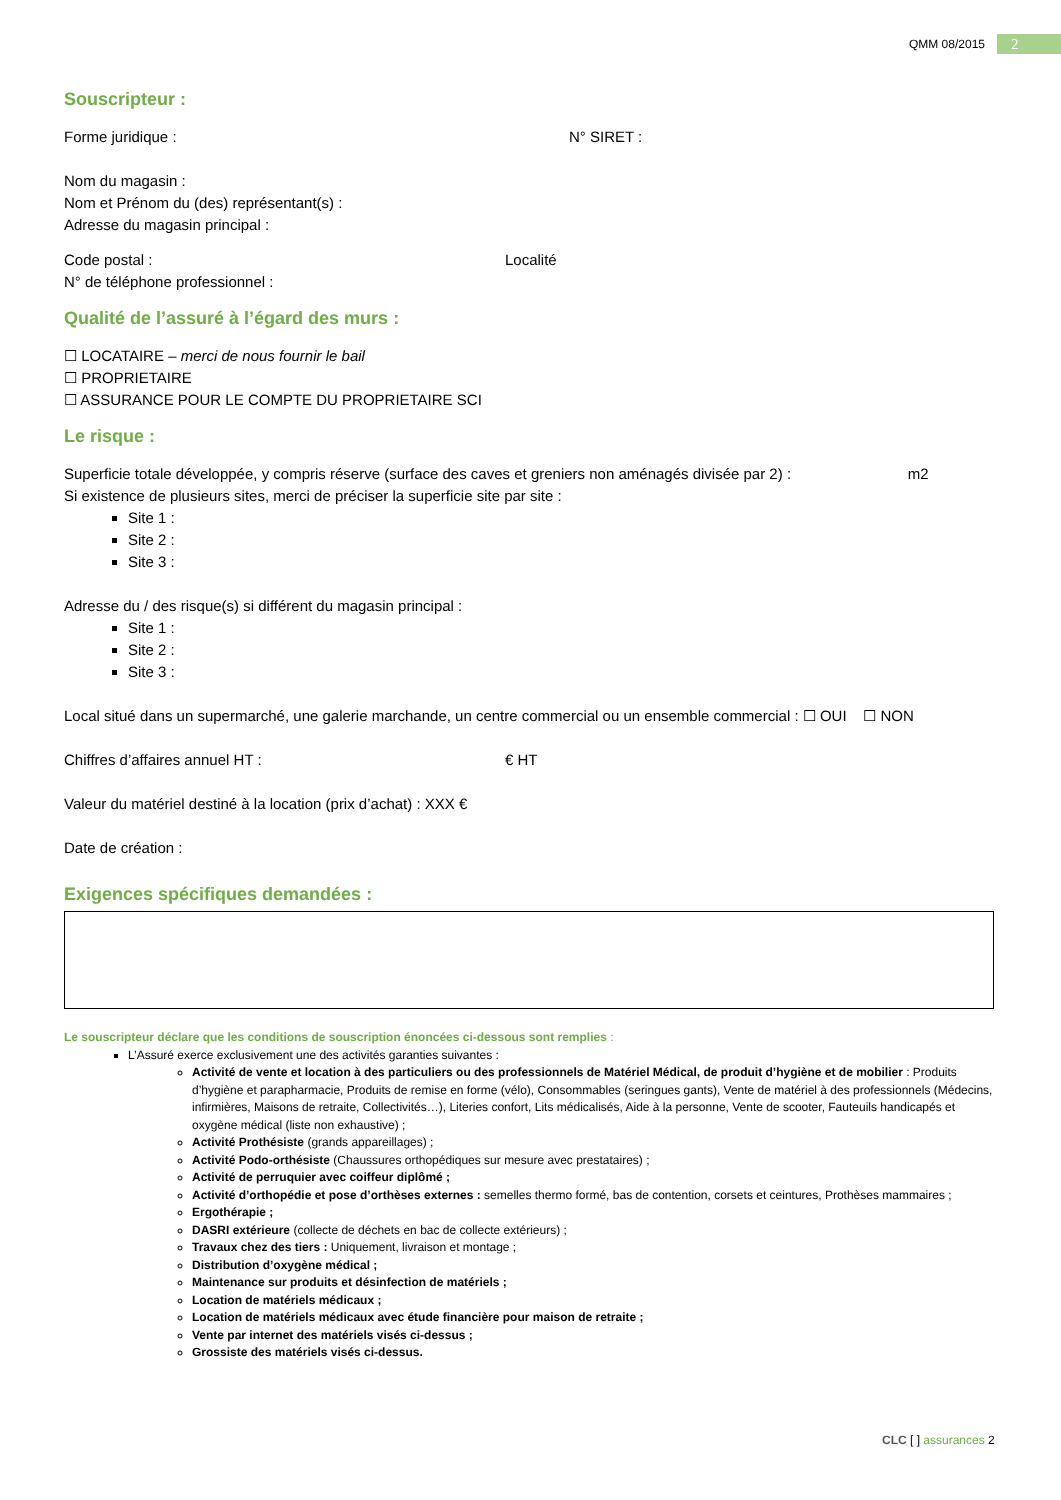QMM 08/2015
2
Souscripteur :
Forme juridique : N° SIRET :
Nom du magasin :
Nom et Prénom du (des) représentant(s) :
Adresse du magasin principal :
Code postal : Localité
N° de téléphone professionnel :
Qualité de l’assuré à l’égard des murs :
☐ LOCATAIRE – merci de nous fournir le bail
☐ PROPRIETAIRE
☐ ASSURANCE POUR LE COMPTE DU PROPRIETAIRE SCI
Le risque :
Superficie totale développée, y compris réserve (surface des caves et greniers non aménagés divisée par 2) : m2
Si existence de plusieurs sites, merci de préciser la superficie site par site :
Site 1 :
Site 2 :
Site 3 :
Adresse du / des risque(s) si différent du magasin principal :
Site 1 :
Site 2 :
Site 3 :
Local situé dans un supermarché, une galerie marchande, un centre commercial ou un ensemble commercial : ☐ OUI ☐ NON
Chiffres d’affaires annuel HT : € HT
Valeur du matériel destiné à la location (prix d’achat) : XXX €
Date de création :
Exigences spécifiques demandées :
Le souscripteur déclare que les conditions de souscription énoncées ci-dessous sont remplies :
L’Assuré exerce exclusivement une des activités garanties suivantes :
Activité de vente et location à des particuliers ou des professionnels de Matériel Médical, de produit d’hygiène et de mobilier : Produits d’hygiène et parapharmacie, Produits de remise en forme (vélo), Consommables (seringues gants), Vente de matériel à des professionnels (Médecins, infirmières, Maisons de retraite, Collectivités…), Literies confort, Lits médicalisés, Aide à la personne, Vente de scooter, Fauteuils handicapés et oxygène médical (liste non exhaustive) ;
Activité Prothésiste (grands appareillages) ;
Activité Podo-orthésiste (Chaussures orthopédiques sur mesure avec prestataires) ;
Activité de perruquier avec coiffeur diplômé ;
Activité d’orthopédie et pose d’orthèses externes : semelles thermo formé, bas de contention, corsets et ceintures, Prothèses mammaires ;
Ergothérapie ;
DASRI extérieure (collecte de déchets en bac de collecte extérieurs) ;
Travaux chez des tiers : Uniquement, livraison et montage ;
Distribution d’oxygène médical ;
Maintenance sur produits et désinfection de matériels ;
Location de matériels médicaux ;
Location de matériels médicaux avec étude financière pour maison de retraite ;
Vente par internet des matériels visés ci-dessus ;
Grossiste des matériels visés ci-dessus.
CLC [ ] assurances 2